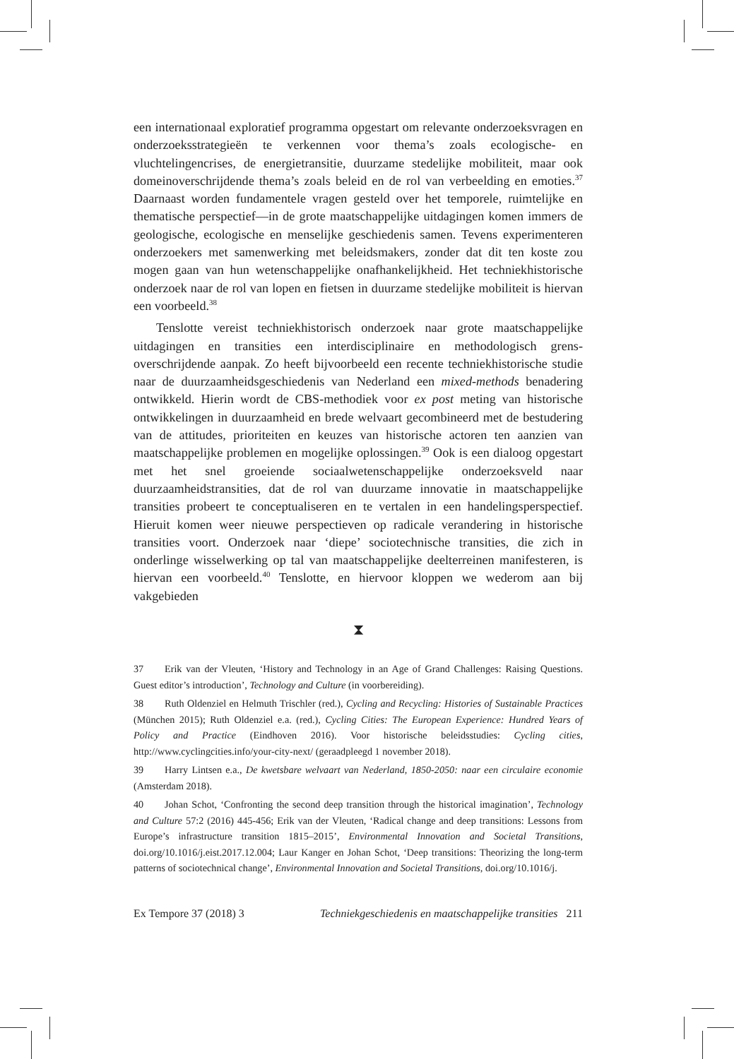een internationaal exploratief programma opgestart om relevante onderzoeks­vragen en onderzoeksstrategieën te verkennen voor thema’s zoals ecologische- en vluchtelingencrises, de energietransitie, duurzame stedelijke mobiliteit, maar ook domeinoverschrijdende thema’s zoals beleid en de rol van verbeelding en emoties.<sup>37</sup> Daarnaast worden fundamentele vragen gesteld over het tempore­le, ruimtelijke en thematische perspectief—in de grote maatschappelijke uitda­gingen komen immers de geologische, ecologische en menselijke geschiedenis samen. Tevens experimenteren onderzoekers met samenwerking met beleids­makers, zonder dat dit ten koste zou mogen gaan van hun wetenschappelijke onafhankelijkheid. Het techniekhistorische onderzoek naar de rol van lopen en fietsen in duurzame stedelijke mobiliteit is hiervan een voorbeeld.<sup>38</sup>
Tenslotte vereist techniekhistorisch onderzoek naar grote maatschappe­lijke uitdagingen en transities een interdisciplinaire en methodologisch grens­overschrijdende aanpak. Zo heeft bijvoorbeeld een recente techniekhistorische studie naar de duurzaamheidsgeschiedenis van Nederland een mixed-methods benadering ontwikkeld. Hierin wordt de CBS-methodiek voor ex post meting van historische ontwikkelingen in duurzaamheid en brede welvaart gecombi­neerd met de bestudering van de attitudes, prioriteiten en keuzes van histori­sche actoren ten aanzien van maatschappelijke problemen en mogelijke oplos­singen.<sup>39</sup> Ook is een dialoog opgestart met het snel groeiende sociaalweten­schappelijke onderzoeksveld naar duurzaamheidstransities, dat de rol van duurzame innovatie in maatschappelijke transities probeert te conceptualise­ren en te vertalen in een handelingsperspectief. Hieruit komen weer nieuwe perspectieven op radicale verandering in historische transities voort. Onder­zoek naar ‘diepe’ sociotechnische transities, die zich in onderlinge wisselwer­king op tal van maatschappelijke deelterreinen manifesteren, is hiervan een voorbeeld.<sup>40</sup> Tenslotte, en hiervoor kloppen we wederom aan bij vakgebieden
⧗
37 Erik van der Vleuten, ‘History and Technology in an Age of Grand Challenges: Raising Questions. Guest editor’s introduction’, Technology and Culture (in voorbereiding).
38 Ruth Oldenziel en Helmuth Trischler (red.), Cycling and Recycling: Histories of Sustainable Practices (München 2015); Ruth Oldenziel e.a. (red.), Cycling Cities: The Euro­pean Experience: Hundred Years of Policy and Practice (Eindhoven 2016). Voor historische beleidsstudies: Cycling cities, http://www.cyclingcities.info/your-city-next/ (geraadpleegd 1 november 2018).
39 Harry Lintsen e.a., De kwetsbare welvaart van Nederland, 1850-2050: naar een circulaire economie (Amsterdam 2018).
40 Johan Schot, ‘Confronting the second deep transition through the historical imagi­nation’, Technology and Culture 57:2 (2016) 445-456; Erik van der Vleuten, ‘Radical change and deep transitions: Lessons from Europe’s infrastructure transition 1815–2015’, Envi­ronmental Innovation and Societal Transitions, doi.org/10.1016/j.eist.2017.12.004; Laur Kanger en Johan Schot, ‘Deep transitions: Theorizing the long-term patterns of socio­technical change’, Environmental Innovation and Societal Transitions, doi.org/10.1016/j.
Ex Tempore 37 (2018) 3 Techniekgeschiedenis en maatschappelijke transities 211